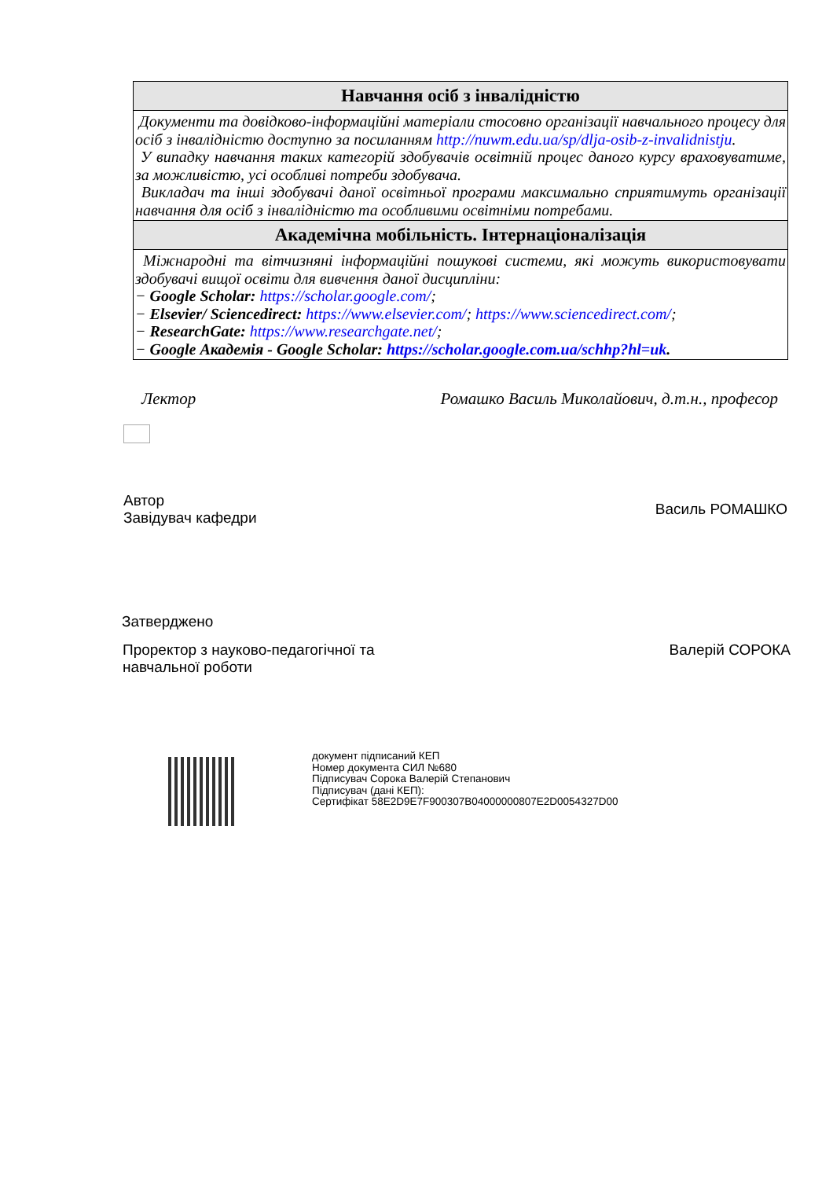| Навчання осіб з інвалідністю |
| --- |
| Документи та довідково-інформаційні матеріали стосовно організації навчального процесу для осіб з інвалідністю доступно за посиланням http://nuwm.edu.ua/sp/dlja-osib-z-invalidnistju . У випадку навчання таких категорій здобувачів освітній процес даного курсу враховуватиме, за можливістю, усі особливі потреби здобувача. Викладач та інші здобувачі даної освітньої програми максимально сприятимуть організації навчання для осіб з інвалідністю та особливими освітніми потребами. |
| Академічна мобільність. Інтернаціоналізація |
| Міжнародні та вітчизняні інформаційні пошукові системи, які можуть використовувати здобувачі вищої освіти для вивчення даної дисципліни: − Google Scholar: https://scholar.google.com/ ; − Elsevier/ Sciencedirect: https://www.elsevier.com/ ; https://www.sciencedirect.com/ ; − ResearchGate: https://www.researchgate.net/ ; − Google Академія - Google Scholar: https://scholar.google.com.ua/schhp?hl=uk . |
Лектор Ромашко Василь Миколайович, д.т.н., професор
Автор
Завідувач кафедри Василь РОМАШКО
Затверджено
Проректор з науково-педагогічної та
навчальної роботи Валерій СОРОКА
документ підписаний КЕП
Номер документа СИЛ №680
Підписувач Сорока Валерій Степанович
Підписувач (дані КЕП):
Сертифікат 58E2D9E7F900307B04000000807E2D0054327D00